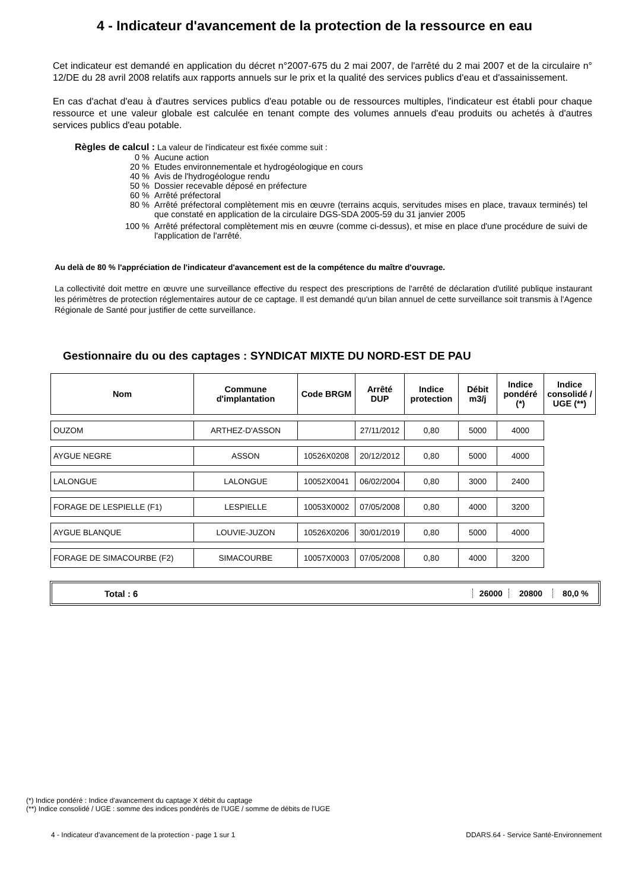4 - Indicateur d'avancement de la protection de la ressource en eau
Cet indicateur est demandé en application du décret n°2007-675 du 2 mai 2007, de l'arrêté du 2 mai 2007 et de la circulaire n° 12/DE du 28 avril 2008 relatifs aux rapports annuels sur le prix et la qualité des services publics d'eau et d'assainissement.
En cas d'achat d'eau à d'autres services publics d'eau potable ou de ressources multiples, l'indicateur est établi pour chaque ressource et une valeur globale est calculée en tenant compte des volumes annuels d'eau produits ou achetés à d'autres services publics d'eau potable.
Règles de calcul : La valeur de l'indicateur est fixée comme suit :
| 0 % | Aucune action |
| 20 % | Etudes environnementale et hydrogéologique en cours |
| 40 % | Avis de l'hydrogéologue rendu |
| 50 % | Dossier recevable déposé en préfecture |
| 60 % | Arrêté préfectoral |
| 80 % | Arrêté préfectoral complètement mis en œuvre (terrains acquis, servitudes mises en place, travaux terminés) tel que constaté en application de la circulaire DGS-SDA 2005-59 du 31 janvier 2005 |
| 100 % | Arrêté préfectoral complètement mis en œuvre (comme ci-dessus), et mise en place d'une procédure de suivi de l'application de l'arrêté. |
Au delà de 80 % l'appréciation de l'indicateur d'avancement est de la compétence du maître d'ouvrage.
La collectivité doit mettre en œuvre une surveillance effective du respect des prescriptions de l'arrêté de déclaration d'utilité publique instaurant les périmètres de protection réglementaires autour de ce captage. Il est demandé qu'un bilan annuel de cette surveillance soit transmis à l'Agence Régionale de Santé pour justifier de cette surveillance.
Gestionnaire du ou des captages : SYNDICAT MIXTE DU NORD-EST DE PAU
| Nom | Commune d'implantation | Code BRGM | Arrêté DUP | Indice protection | Débit m3/j | Indice pondéré (*) | Indice consolidé / UGE (**) |
| --- | --- | --- | --- | --- | --- | --- | --- |
| OUZOM | ARTHEZ-D'ASSON | | 27/11/2012 | 0,80 | 5000 | 4000 | |
| AYGUE NEGRE | ASSON | 10526X0208 | 20/12/2012 | 0,80 | 5000 | 4000 | |
| LALONGUE | LALONGUE | 10052X0041 | 06/02/2004 | 0,80 | 3000 | 2400 | |
| FORAGE DE LESPIELLE (F1) | LESPIELLE | 10053X0002 | 07/05/2008 | 0,80 | 4000 | 3200 | |
| AYGUE BLANQUE | LOUVIE-JUZON | 10526X0206 | 30/01/2019 | 0,80 | 5000 | 4000 | |
| FORAGE DE SIMACOURBE (F2) | SIMACOURBE | 10057X0003 | 07/05/2008 | 0,80 | 4000 | 3200 | |
Total : 6 26000 20800 80,0 %
(*) Indice pondéré : Indice d'avancement du captage X débit du captage
(**) Indice consolidé / UGE : somme des indices pondérés de l'UGE / somme de débits de l'UGE
4 - Indicateur d'avancement de la protection - page 1 sur 1 DDARS.64 - Service Santé-Environnement